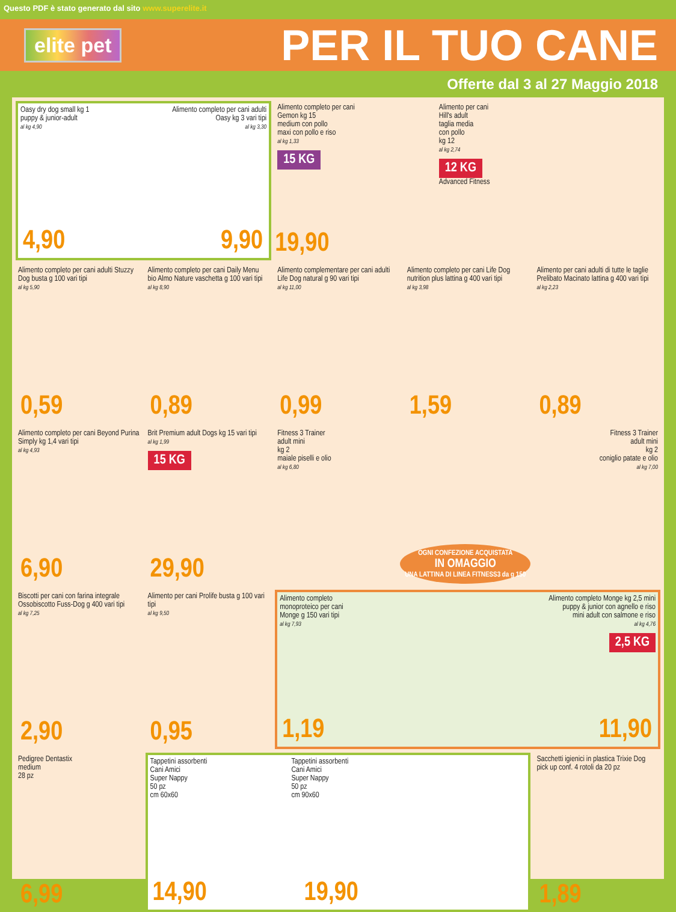Questo PDF è stato generato dal sito www.superelite.it
elite pet
PER IL TUO CANE
Offerte dal 3 al 27 Maggio 2018
Oasy dry dog small kg 1
puppy & junior-adult
al kg 4,90
Alimento completo per cani adulti
Oasy kg 3 vari tipi
al kg 3,30
4,90 9,90
Alimento completo per cani
Gemon kg 15
medium con pollo
maxi con pollo e riso
al kg 1,33
15 KG
19,90
Alimento per cani
Hill's adult
taglia media
con pollo
kg 12
al kg 2,74
12 KG
Advanced Fitness
Alimento completo per cani adulti Stuzzy Dog busta g 100 vari tipi
al kg 5,90
0,59
Alimento completo per cani Daily Menu bio Almo Nature vaschetta g 100 vari tipi
al kg 8,90
0,89
Alimento complementare per cani adulti Life Dog natural g 90 vari tipi
al kg 11,00
0,99
Alimento completo per cani Life Dog nutrition plus lattina g 400 vari tipi
al kg 3,98
1,59
Alimento per cani adulti di tutte le taglie Prelibato Macinato lattina g 400 vari tipi
al kg 2,23
0,89
Alimento completo per cani Beyond Purina Simply kg 1,4 vari tipi
al kg 4,93
6,90
Brit Premium adult Dogs kg 15 vari tipi
al kg 1,99
15 KG
29,90
Fitness 3 Trainer
adult mini
kg 2
maiale piselli e olio
al kg 6,80
OGNI CONFEZIONE ACQUISTATA
IN OMAGGIO
UNA LATTINA DI LINEA FITNESS3 da g 150
Fitness 3 Trainer
adult mini
kg 2
coniglio patate e olio
al kg 7,00
Biscotti per cani con farina integrale Ossobiscotto Fuss-Dog g 400 vari tipi
al kg 7,25
2,90
Alimento per cani Prolife busta g 100 vari tipi
al kg 9,50
0,95
Alimento completo
monoproteico per cani
Monge g 150 vari tipi
al kg 7,93
Alimento completo Monge kg 2,5 mini
puppy & junior con agnello e riso
mini adult con salmone e riso
al kg 4,76
2,5 KG
1,19 11,90
Pedigree Dentastix
medium
28 pz
6,99
Tappetini assorbenti
Cani Amici
Super Nappy
50 pz
cm 60x60
Tappetini assorbenti
Cani Amici
Super Nappy
50 pz
cm 90x60
14,90 19,90
Sacchetti igienici in plastica Trixie Dog pick up conf. 4 rotoli da 20 pz
1,89